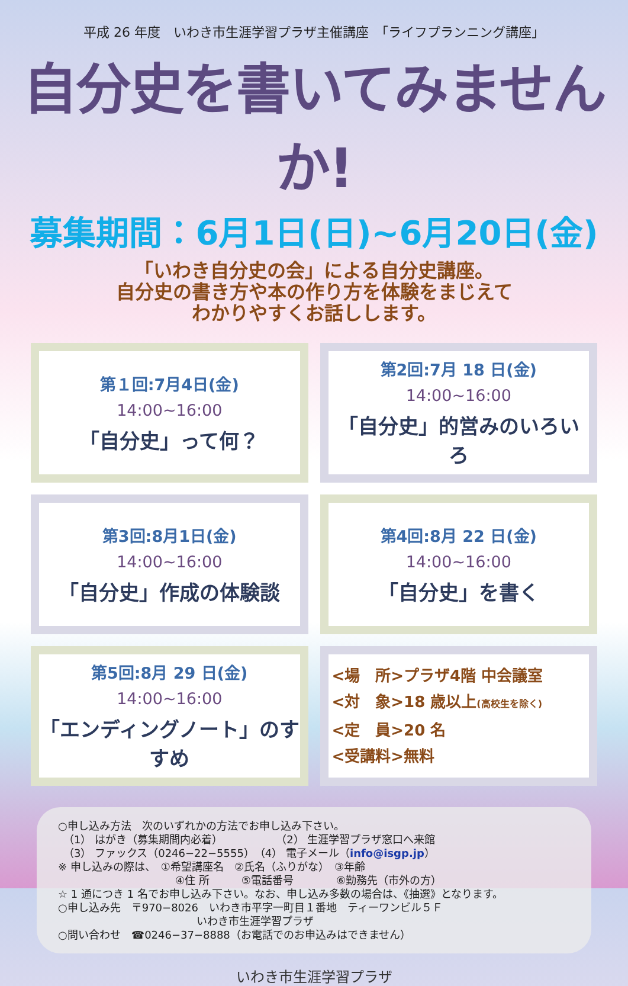平成 26 年度　いわき市生涯学習プラザ主催講座　「ライフプランニング講座」
自分史を書いてみませんか!
募集期間：6月1日(日)~6月20日(金)
「いわき自分史の会」による自分史講座。
自分史の書き方や本の作り方を体験をまじえて
わかりやすくお話しします。
第１回:7月4日(金)
14:00~16:00
「自分史」って何？
第2回:7月 18 日(金)
14:00~16:00
「自分史」的営みのいろいろ
第3回:8月1日(金)
14:00~16:00
「自分史」作成の体験談
第4回:8月 22 日(金)
14:00~16:00
「自分史」を書く
第5回:8月 29 日(金)
14:00~16:00
「エンディングノート」のすすめ
<場　所>プラザ4階 中会議室
<対　象>18 歳以上(高校生を除く)
<定　員>20 名
<受講料>無料
○申し込み方法　次のいずれかの方法でお申し込み下さい。
　（1） はがき（募集期間内必着）　　　　　　（2） 生涯学習プラザ窓口へ来館
　（3） ファックス（0246−22−5555）　（4） 電子メール（info@isgp.jp）
※ 申し込みの際は、　①希望講座名　②氏名（ふりがな）　③年齢
　　　　　　　　　　　④住 所　　　⑤電話番号　　　　⑥勤務先（市外の方）
☆ 1 通につき 1 名でお申し込み下さい。なお、申し込み多数の場合は、《抽選》となります。
○申し込み先　〒970−8026　いわき市平字一町目１番地　ティーワンビル５Ｆ
　　　　　　　　　　　　　いわき市生涯学習プラザ
○問い合わせ　☎0246−37−8888（お電話でのお申込みはできません）
いわき市生涯学習プラザ